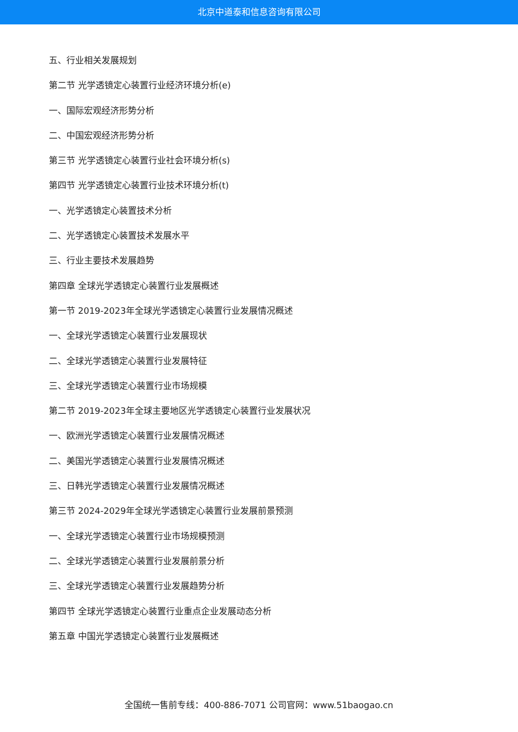北京中道泰和信息咨询有限公司
五、行业相关发展规划
第二节 光学透镜定心装置行业经济环境分析(e)
一、国际宏观经济形势分析
二、中国宏观经济形势分析
第三节 光学透镜定心装置行业社会环境分析(s)
第四节 光学透镜定心装置行业技术环境分析(t)
一、光学透镜定心装置技术分析
二、光学透镜定心装置技术发展水平
三、行业主要技术发展趋势
第四章 全球光学透镜定心装置行业发展概述
第一节 2019-2023年全球光学透镜定心装置行业发展情况概述
一、全球光学透镜定心装置行业发展现状
二、全球光学透镜定心装置行业发展特征
三、全球光学透镜定心装置行业市场规模
第二节 2019-2023年全球主要地区光学透镜定心装置行业发展状况
一、欧洲光学透镜定心装置行业发展情况概述
二、美国光学透镜定心装置行业发展情况概述
三、日韩光学透镜定心装置行业发展情况概述
第三节 2024-2029年全球光学透镜定心装置行业发展前景预测
一、全球光学透镜定心装置行业市场规模预测
二、全球光学透镜定心装置行业发展前景分析
三、全球光学透镜定心装置行业发展趋势分析
第四节 全球光学透镜定心装置行业重点企业发展动态分析
第五章 中国光学透镜定心装置行业发展概述
全国统一售前专线：400-886-7071 公司官网：www.51baogao.cn